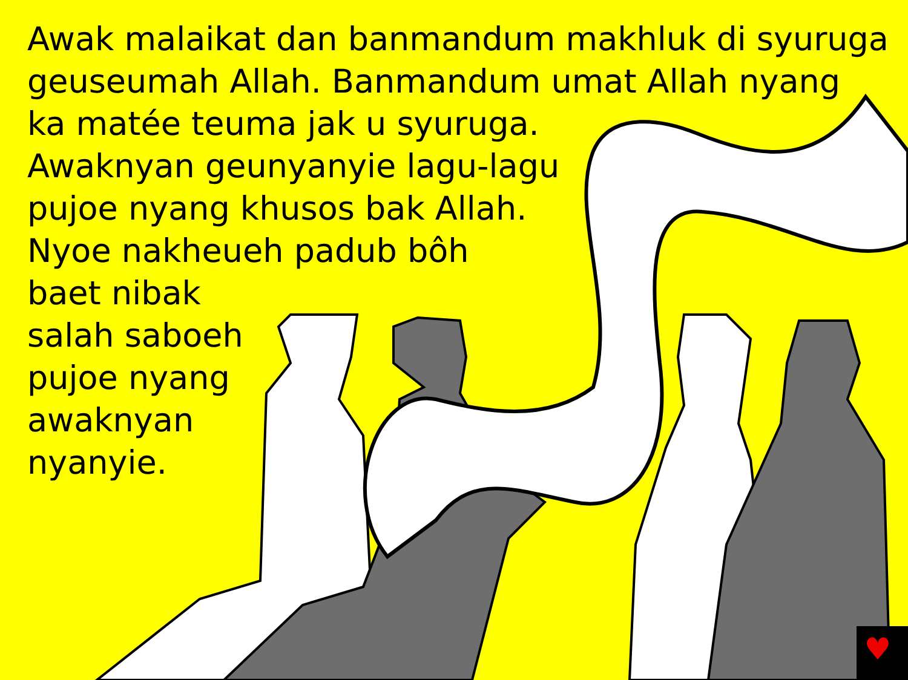♥
Awak malaikat dan banmandum makhluk di syuruga
geuseumah Allah. Banmandum umat Allah nyang
ka matée teuma jak u syuruga.
Awaknyan geunyanyie lagu-lagu
pujoe nyang khusos bak Allah.
Nyoe nakheueh padub bôh
baet nibak
salah saboeh
pujoe nyang
awaknyan
nyanyie.